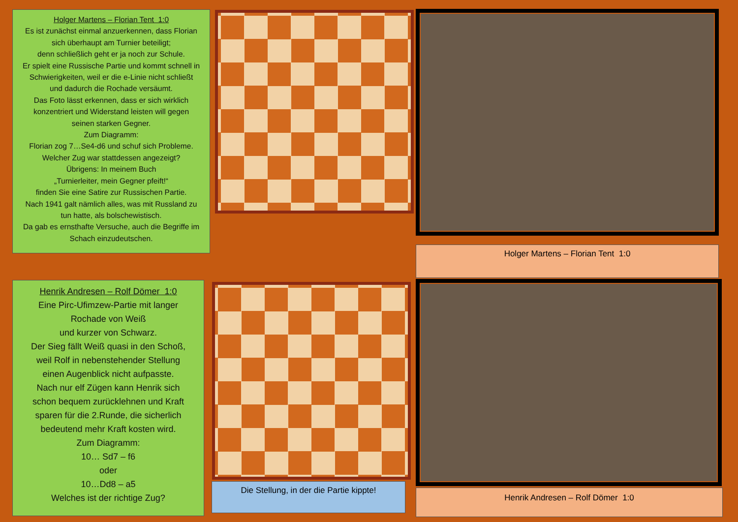Holger Martens – Florian Tent 1:0
Es ist zunächst einmal anzuerkennen, dass Florian
sich überhaupt am Turnier beteiligt;
denn schließlich geht er ja noch zur Schule.
Er spielt eine Russische Partie und kommt schnell in
Schwierigkeiten, weil er die e-Linie nicht schließt
und dadurch die Rochade versäumt.
Das Foto lässt erkennen, dass er sich wirklich
konzentriert und Widerstand leisten will gegen
seinen starken Gegner.
Zum Diagramm:
Florian zog 7…Se4-d6 und schuf sich Probleme.
Welcher Zug war stattdessen angezeigt?
Übrigens: In meinem Buch
„Turnierleiter, mein Gegner pfeift!“
finden Sie eine Satire zur Russischen Partie.
Nach 1941 galt nämlich alles, was mit Russland zu
tun hatte, als bolschewistisch.
Da gab es ernsthafte Versuche, auch die Begriffe im
Schach einzudeutschen.
Holger Martens – Florian Tent 1:0
Henrik Andresen – Rolf Dömer 1:0
Eine Pirc-Ufimzew-Partie mit langer
Rochade von Weiß
und kurzer von Schwarz.
Der Sieg fällt Weiß quasi in den Schoß,
weil Rolf in nebenstehender Stellung
einen Augenblick nicht aufpasste.
Nach nur elf Zügen kann Henrik sich
schon bequem zurücklehnen und Kraft
sparen für die 2.Runde, die sicherlich
bedeutend mehr Kraft kosten wird.
Zum Diagramm:
10… Sd7 – f6
oder
10…Dd8 – a5
Welches ist der richtige Zug?
Die Stellung, in der die Partie kippte!
Henrik Andresen – Rolf Dömer 1:0